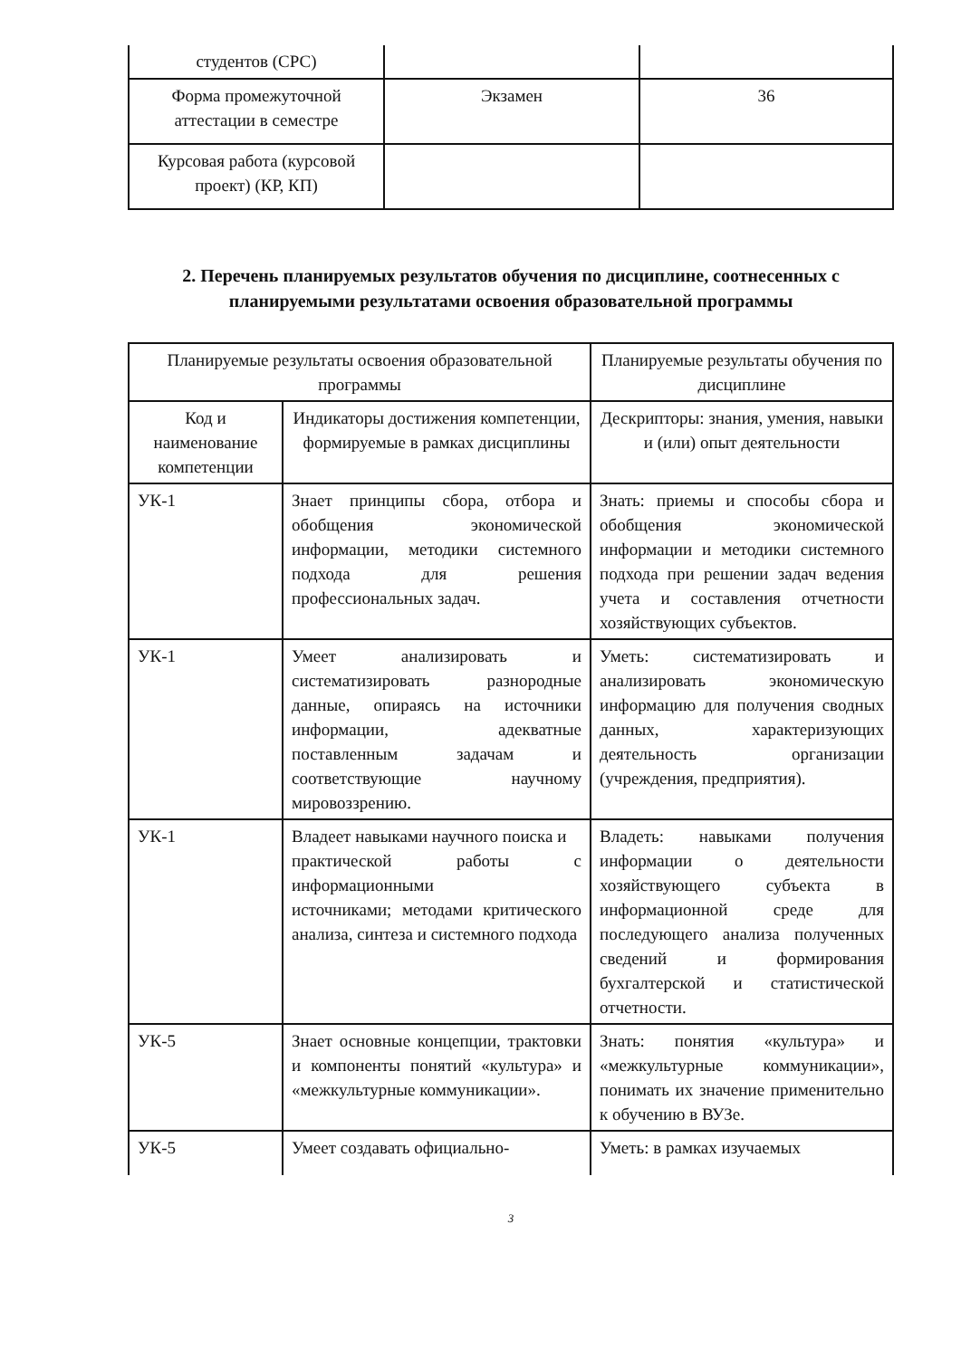| студентов (СРС) | | |
| Форма промежуточной аттестации в семестре | Экзамен | 36 |
| Курсовая работа (курсовой проект) (КР, КП) | | |
2. Перечень планируемых результатов обучения по дисциплине, соотнесенных с планируемыми результатами освоения образовательной программы
| Планируемые результаты освоения образовательной программы | | Планируемые результаты обучения по дисциплине |
| --- | --- | --- |
| Код и наименование компетенции | Индикаторы достижения компетенции, формируемые в рамках дисциплины | Дескрипторы: знания, умения, навыки и (или) опыт деятельности |
| УК-1 | Знает принципы сбора, отбора и обобщения экономической информации, методики системного подхода для решения профессиональных задач. | Знать: приемы и способы сбора и обобщения экономической информации и методики системного подхода при решении задач ведения учета и составления отчетности хозяйствующих субъектов. |
| УК-1 | Умеет анализировать и систематизировать разнородные данные, опираясь на источники информации, адекватные поставленным задачам и соответствующие научному мировоззрению. | Уметь: систематизировать и анализировать экономическую информацию для получения сводных данных, характеризующих деятельность организации (учреждения, предприятия). |
| УК-1 | Владеет навыками научного поиска и практической работы с информационными источниками; методами критического анализа, синтеза и системного подхода | Владеть: навыками получения информации о деятельности хозяйствующего субъекта в информационной среде для последующего анализа полученных сведений и формирования бухгалтерской и статистической отчетности. |
| УК-5 | Знает основные концепции, трактовки и компоненты понятий «культура» и «межкультурные коммуникации». | Знать: понятия «культура» и «межкультурные коммуникации», понимать их значение применительно к обучению в ВУЗе. |
| УК-5 | Умеет создавать официально- | Уметь: в рамках изучаемых |
3